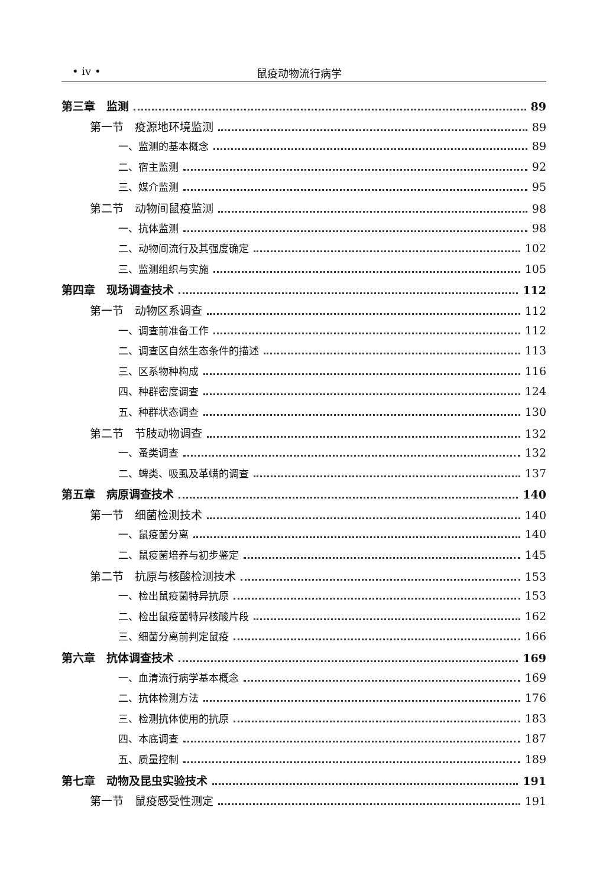• iv • 鼠疫动物流行病学
第三章　监测 89
第一节　疫源地环境监测 89
一、监测的基本概念 89
二、宿主监测 92
三、媒介监测 95
第二节　动物间鼠疫监测 98
一、抗体监测 98
二、动物间流行及其强度确定 102
三、监测组织与实施 105
第四章　现场调查技术 112
第一节　动物区系调查 112
一、调查前准备工作 112
二、调查区自然生态条件的描述 113
三、区系物种构成 116
四、种群密度调查 124
五、种群状态调查 130
第二节　节肢动物调查 132
一、蚤类调查 132
二、蜱类、吸虱及革螨的调查 137
第五章　病原调查技术 140
第一节　细菌检测技术 140
一、鼠疫菌分离 140
二、鼠疫菌培养与初步鉴定 145
第二节　抗原与核酸检测技术 153
一、检出鼠疫菌特异抗原 153
二、检出鼠疫菌特异核酸片段 162
三、细菌分离前判定鼠疫 166
第六章　抗体调查技术 169
一、血清流行病学基本概念 169
二、抗体检测方法 176
三、检测抗体使用的抗原 183
四、本底调查 187
五、质量控制 189
第七章　动物及昆虫实验技术 191
第一节　鼠疫感受性测定 191